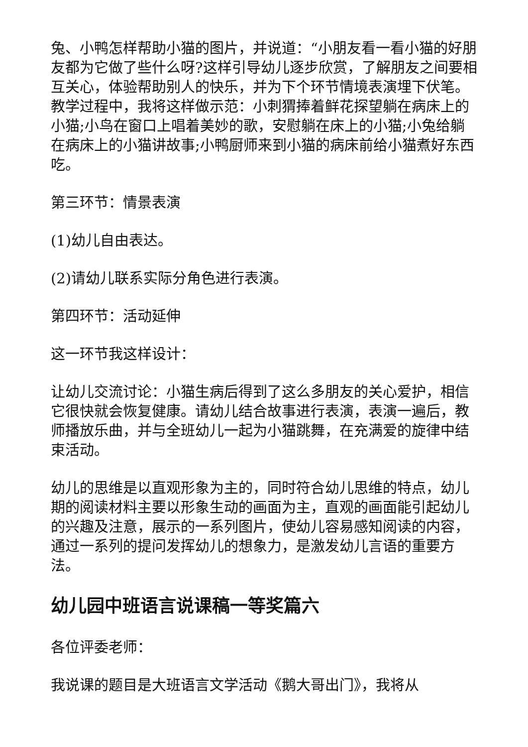兔、小鸭怎样帮助小猫的图片，并说道：“小朋友看一看小猫的好朋友都为它做了些什么呀?这样引导幼儿逐步欣赏，了解朋友之间要相互关心，体验帮助别人的快乐，并为下个环节情境表演埋下伏笔。教学过程中，我将这样做示范：小刺猬捧着鲜花探望躺在病床上的小猫;小鸟在窗口上唱着美妙的歌，安慰躺在床上的小猫;小兔给躺在病床上的小猫讲故事;小鸭厨师来到小猫的病床前给小猫煮好东西吃。
第三环节：情景表演
(1)幼儿自由表达。
(2)请幼儿联系实际分角色进行表演。
第四环节：活动延伸
这一环节我这样设计：
让幼儿交流讨论：小猫生病后得到了这么多朋友的关心爱护，相信它很快就会恢复健康。请幼儿结合故事进行表演，表演一遍后，教师播放乐曲，并与全班幼儿一起为小猫跳舞，在充满爱的旋律中结束活动。
幼儿的思维是以直观形象为主的，同时符合幼儿思维的特点，幼儿期的阅读材料主要以形象生动的画面为主，直观的画面能引起幼儿的兴趣及注意，展示的一系列图片，使幼儿容易感知阅读的内容，通过一系列的提问发挥幼儿的想象力，是激发幼儿言语的重要方法。
幼儿园中班语言说课稿一等奖篇六
各位评委老师：
我说课的题目是大班语言文学活动《鹅大哥出门》，我将从